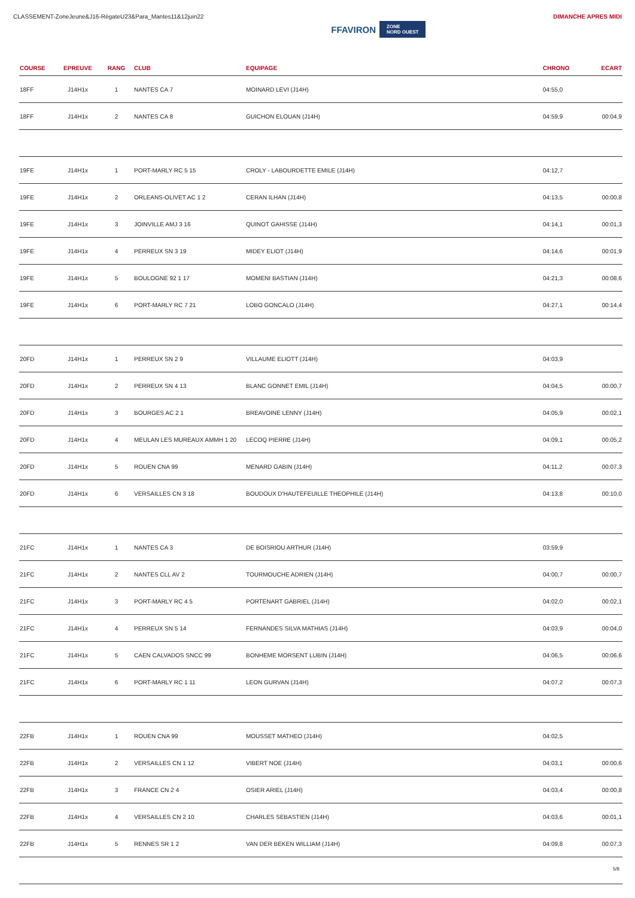CLASSEMENT-ZoneJeune&J16-RégateU23&Para_Mantes11&12juin22
FFAVIRON ZONE
NORD OUEST
DIMANCHE APRES MIDI
| COURSE | EPREUVE | RANG | CLUB | EQUIPAGE | CHRONO | ECART |
| --- | --- | --- | --- | --- | --- | --- |
| 18FF | J14H1x | 1 | NANTES CA 7 | MOINARD LEVI (J14H) | 04:55,0 | |
| 18FF | J14H1x | 2 | NANTES CA 8 | GUICHON ELOUAN (J14H) | 04:59,9 | 00:04,9 |
| 19FE | J14H1x | 1 | PORT-MARLY RC 5 15 | CROLY - LABOURDETTE EMILE (J14H) | 04:12,7 | |
| 19FE | J14H1x | 2 | ORLEANS-OLIVET AC 1 2 | CERAN ILHAN (J14H) | 04:13,5 | 00:00,8 |
| 19FE | J14H1x | 3 | JOINVILLE AMJ 3 16 | QUINOT GAHISSE (J14H) | 04:14,1 | 00:01,3 |
| 19FE | J14H1x | 4 | PERREUX SN 3 19 | MIDEY ELIOT (J14H) | 04:14,6 | 00:01,9 |
| 19FE | J14H1x | 5 | BOULOGNE 92 1 17 | MOMENI BASTIAN (J14H) | 04:21,3 | 00:08,6 |
| 19FE | J14H1x | 6 | PORT-MARLY RC 7 21 | LOBO GONCALO (J14H) | 04:27,1 | 00:14,4 |
| 20FD | J14H1x | 1 | PERREUX SN 2 9 | VILLAUME ELIOTT (J14H) | 04:03,9 | |
| 20FD | J14H1x | 2 | PERREUX SN 4 13 | BLANC GONNET EMIL (J14H) | 04:04,5 | 00:00,7 |
| 20FD | J14H1x | 3 | BOURGES AC 2 1 | BREAVOINE LENNY (J14H) | 04:05,9 | 00:02,1 |
| 20FD | J14H1x | 4 | MEULAN LES MUREAUX AMMH 1 20 | LECOQ PIERRE (J14H) | 04:09,1 | 00:05,2 |
| 20FD | J14H1x | 5 | ROUEN CNA 99 | MENARD GABIN (J14H) | 04:11,2 | 00:07,3 |
| 20FD | J14H1x | 6 | VERSAILLES CN 3 18 | BOUDOUX D'HAUTEFEUILLE THEOPHILE (J14H) | 04:13,8 | 00:10,0 |
| 21FC | J14H1x | 1 | NANTES CA 3 | DE BOISRIOU ARTHUR (J14H) | 03:59,9 | |
| 21FC | J14H1x | 2 | NANTES CLL AV 2 | TOURMOUCHE ADRIEN (J14H) | 04:00,7 | 00:00,7 |
| 21FC | J14H1x | 3 | PORT-MARLY RC 4 5 | PORTENART GABRIEL (J14H) | 04:02,0 | 00:02,1 |
| 21FC | J14H1x | 4 | PERREUX SN 5 14 | FERNANDES SILVA MATHIAS (J14H) | 04:03,9 | 00:04,0 |
| 21FC | J14H1x | 5 | CAEN CALVADOS SNCC 99 | BONHEME MORSENT LUBIN (J14H) | 04:06,5 | 00:06,6 |
| 21FC | J14H1x | 6 | PORT-MARLY RC 1 11 | LEON GURVAN (J14H) | 04:07,2 | 00:07,3 |
| 22FB | J14H1x | 1 | ROUEN CNA 99 | MOUSSET MATHEO (J14H) | 04:02,5 | |
| 22FB | J14H1x | 2 | VERSAILLES CN 1 12 | VIBERT NOE (J14H) | 04:03,1 | 00:00,6 |
| 22FB | J14H1x | 3 | FRANCE CN 2 4 | OSIER ARIEL (J14H) | 04:03,4 | 00:00,8 |
| 22FB | J14H1x | 4 | VERSAILLES CN 2 10 | CHARLES SEBASTIEN (J14H) | 04:03,6 | 00:01,1 |
| 22FB | J14H1x | 5 | RENNES SR 1 2 | VAN DER BEKEN WILLIAM (J14H) | 04:09,8 | 00:07,3 |
5/8